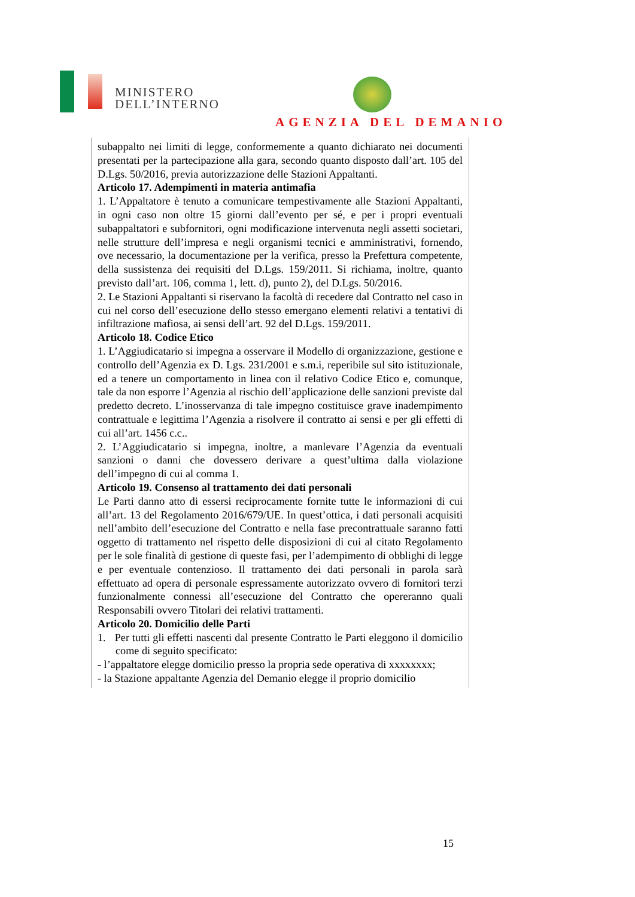MINISTERO
DELL’INTERNO
AGENZIA DEL DEMANIO
subappalto nei limiti di legge, conformemente a quanto dichiarato nei documenti presentati per la partecipazione alla gara, secondo quanto disposto dall’art. 105 del D.Lgs. 50/2016, previa autorizzazione delle Stazioni Appaltanti.
Articolo 17. Adempimenti in materia antimafia
1. L’Appaltatore è tenuto a comunicare tempestivamente alle Stazioni Appaltanti, in ogni caso non oltre 15 giorni dall’evento per sé, e per i propri eventuali subappaltatori e subfornitori, ogni modificazione intervenuta negli assetti societari, nelle strutture dell’impresa e negli organismi tecnici e amministrativi, fornendo, ove necessario, la documentazione per la verifica, presso la Prefettura competente, della sussistenza dei requisiti del D.Lgs. 159/2011. Si richiama, inoltre, quanto previsto dall’art. 106, comma 1, lett. d), punto 2), del D.Lgs. 50/2016.
2. Le Stazioni Appaltanti si riservano la facoltà di recedere dal Contratto nel caso in cui nel corso dell’esecuzione dello stesso emergano elementi relativi a tentativi di infiltrazione mafiosa, ai sensi dell’art. 92 del D.Lgs. 159/2011.
Articolo 18. Codice Etico
1. L’Aggiudicatario si impegna a osservare il Modello di organizzazione, gestione e controllo dell’Agenzia ex D. Lgs. 231/2001 e s.m.i, reperibile sul sito istituzionale, ed a tenere un comportamento in linea con il relativo Codice Etico e, comunque, tale da non esporre l’Agenzia al rischio dell’applicazione delle sanzioni previste dal predetto decreto. L’inosservanza di tale impegno costituisce grave inadempimento contrattuale e legittima l’Agenzia a risolvere il contratto ai sensi e per gli effetti di cui all’art. 1456 c.c..
2. L’Aggiudicatario si impegna, inoltre, a manlevare l’Agenzia da eventuali sanzioni o danni che dovessero derivare a quest’ultima dalla violazione dell’impegno di cui al comma 1.
Articolo 19. Consenso al trattamento dei dati personali
Le Parti danno atto di essersi reciprocamente fornite tutte le informazioni di cui all’art. 13 del Regolamento 2016/679/UE. In quest’ottica, i dati personali acquisiti nell’ambito dell’esecuzione del Contratto e nella fase precontrattuale saranno fatti oggetto di trattamento nel rispetto delle disposizioni di cui al citato Regolamento per le sole finalità di gestione di queste fasi, per l’adempimento di obblighi di legge e per eventuale contenzioso. Il trattamento dei dati personali in parola sarà effettuato ad opera di personale espressamente autorizzato ovvero di fornitori terzi funzionalmente connessi all’esecuzione del Contratto che opereranno quali Responsabili ovvero Titolari dei relativi trattamenti.
Articolo 20. Domicilio delle Parti
1. Per tutti gli effetti nascenti dal presente Contratto le Parti eleggono il domicilio come di seguito specificato:
- l’appaltatore elegge domicilio presso la propria sede operativa di xxxxxxxx;
- la Stazione appaltante Agenzia del Demanio elegge il proprio domicilio
15